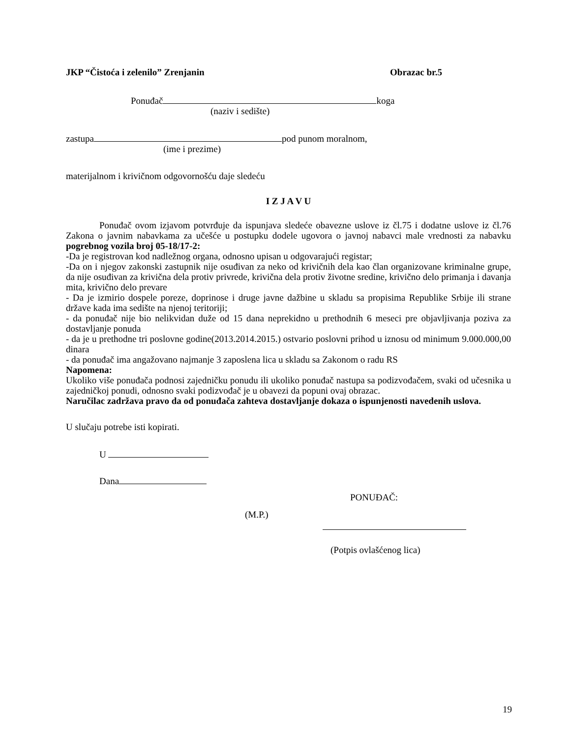JKP “Čistoća i zelenilo” Zrenjanin Obrazac br.5
Ponuđač koga
(naziv i sedište)
zastupa pod punom moralnom,
(ime i prezime)
materijalnom i krivičnom odgovornošću daje sledeću
I Z J A V U
Ponuđač ovom izjavom potvrđuje da ispunjava sledeće obavezne uslove iz čl.75 i dodatne uslove iz čl.76 Zakona o javnim nabavkama za učešće u postupku dodele ugovora o javnoj nabavci male vrednosti za nabavku pogrebnog vozila broj 05-18/17-2:
-Da je registrovan kod nadležnog organa, odnosno upisan u odgovarajući registar;
-Da on i njegov zakonski zastupnik nije osuđivan za neko od krivičnih dela kao član organizovane kriminalne grupe, da nije osuđivan za krivična dela protiv privrede, krivična dela protiv životne sredine, krivično delo primanja i davanja mita, krivično delo prevare
- Da je izmirio dospele poreze, doprinose i druge javne dažbine u skladu sa propisima Republike Srbije ili strane države kada ima sedište na njenoj teritoriji;
- da ponuđač nije bio nelikvidan duže od 15 dana neprekidno u prethodnih 6 meseci pre objavljivanja poziva za dostavljanje ponuda
- da je u prethodne tri poslovne godine(2013.2014.2015.) ostvario poslovni prihod u iznosu od minimum 9.000.000,00 dinara
- da ponuđač ima angažovano najmanje 3 zaposlena lica u skladu sa Zakonom o radu RS
Napomena:
Ukoliko više ponuđača podnosi zajedničku ponudu ili ukoliko ponuđač nastupa sa podizvođačem, svaki od učesnika u zajedničkoj ponudi, odnosno svaki podizvođač je u obavezi da popuni ovaj obrazac.
Naručilac zadržava pravo da od ponuđača zahteva dostavljanje dokaza o ispunjenosti navedenih uslova.
U slučaju potrebe isti kopirati.
U
Dana
PONUĐAČ:
(M.P.)
(Potpis ovlašćenog lica)
19